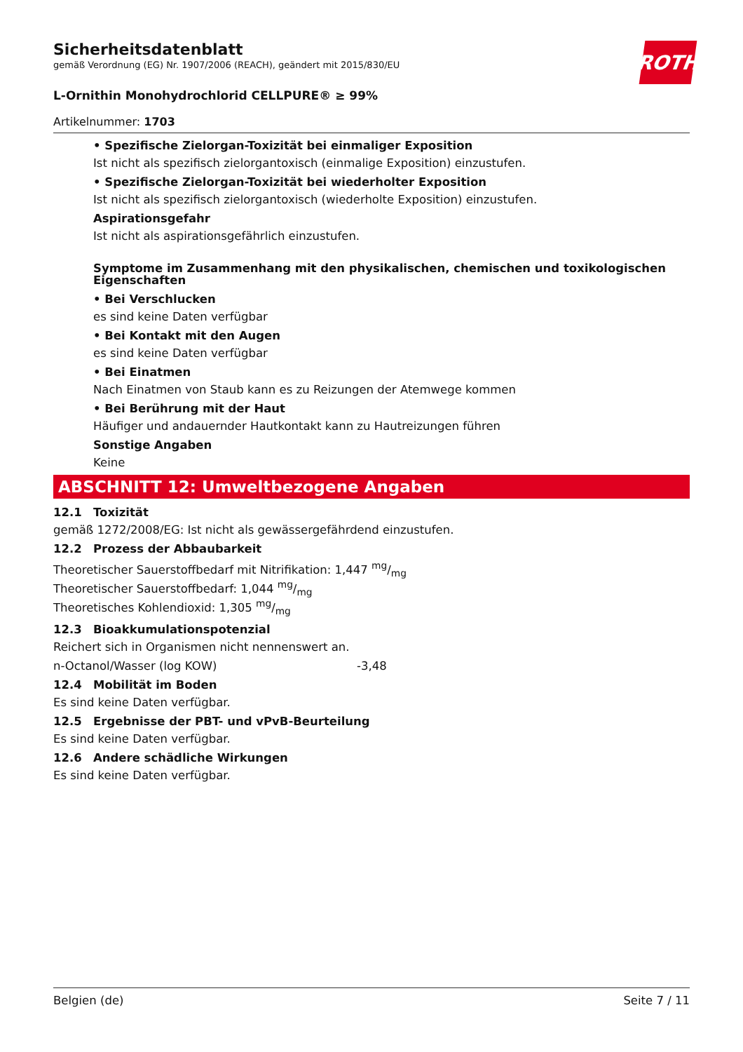ROTH
Sicherheitsdatenblatt
gemäß Verordnung (EG) Nr. 1907/2006 (REACH), geändert mit 2015/830/EU
L-Ornithin Monohydrochlorid CELLPURE® ≥ 99%
Artikelnummer: 1703
• Spezifische Zielorgan-Toxizität bei einmaliger Exposition
Ist nicht als spezifisch zielorgantoxisch (einmalige Exposition) einzustufen.
• Spezifische Zielorgan-Toxizität bei wiederholter Exposition
Ist nicht als spezifisch zielorgantoxisch (wiederholte Exposition) einzustufen.
Aspirationsgefahr
Ist nicht als aspirationsgefährlich einzustufen.
Symptome im Zusammenhang mit den physikalischen, chemischen und toxikologischen Eigenschaften
• Bei Verschlucken
es sind keine Daten verfügbar
• Bei Kontakt mit den Augen
es sind keine Daten verfügbar
• Bei Einatmen
Nach Einatmen von Staub kann es zu Reizungen der Atemwege kommen
• Bei Berührung mit der Haut
Häufiger und andauernder Hautkontakt kann zu Hautreizungen führen
Sonstige Angaben
Keine
ABSCHNITT 12: Umweltbezogene Angaben
12.1 Toxizität
gemäß 1272/2008/EG: Ist nicht als gewässergefährdend einzustufen.
12.2 Prozess der Abbaubarkeit
Theoretischer Sauerstoffbedarf mit Nitrifikation: 1,447 mg/mg
Theoretischer Sauerstoffbedarf: 1,044 mg/mg
Theoretisches Kohlendioxid: 1,305 mg/mg
12.3 Bioakkumulationspotenzial
Reichert sich in Organismen nicht nennenswert an.
n-Octanol/Wasser (log KOW) -3,48
12.4 Mobilität im Boden
Es sind keine Daten verfügbar.
12.5 Ergebnisse der PBT- und vPvB-Beurteilung
Es sind keine Daten verfügbar.
12.6 Andere schädliche Wirkungen
Es sind keine Daten verfügbar.
Belgien (de) Seite 7 / 11